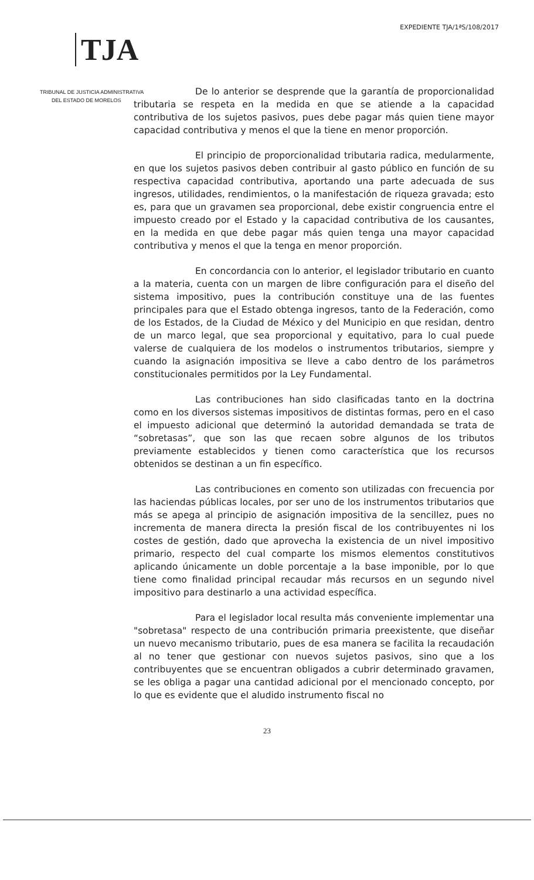EXPEDIENTE TJA/1ªS/108/2017
TJA
TRIBUNAL DE JUSTICIA ADMINISTRATIVA
DEL ESTADO DE MORELOS
De lo anterior se desprende que la garantía de proporcionalidad tributaria se respeta en la medida en que se atiende a la capacidad contributiva de los sujetos pasivos, pues debe pagar más quien tiene mayor capacidad contributiva y menos el que la tiene en menor proporción.
El principio de proporcionalidad tributaria radica, medularmente, en que los sujetos pasivos deben contribuir al gasto público en función de su respectiva capacidad contributiva, aportando una parte adecuada de sus ingresos, utilidades, rendimientos, o la manifestación de riqueza gravada; esto es, para que un gravamen sea proporcional, debe existir congruencia entre el impuesto creado por el Estado y la capacidad contributiva de los causantes, en la medida en que debe pagar más quien tenga una mayor capacidad contributiva y menos el que la tenga en menor proporción.
En concordancia con lo anterior, el legislador tributario en cuanto a la materia, cuenta con un margen de libre configuración para el diseño del sistema impositivo, pues la contribución constituye una de las fuentes principales para que el Estado obtenga ingresos, tanto de la Federación, como de los Estados, de la Ciudad de México y del Municipio en que residan, dentro de un marco legal, que sea proporcional y equitativo, para lo cual puede valerse de cualquiera de los modelos o instrumentos tributarios, siempre y cuando la asignación impositiva se lleve a cabo dentro de los parámetros constitucionales permitidos por la Ley Fundamental.
Las contribuciones han sido clasificadas tanto en la doctrina como en los diversos sistemas impositivos de distintas formas, pero en el caso el impuesto adicional que determinó la autoridad demandada se trata de “sobretasas”, que son las que recaen sobre algunos de los tributos previamente establecidos y tienen como característica que los recursos obtenidos se destinan a un fin específico.
Las contribuciones en comento son utilizadas con frecuencia por las haciendas públicas locales, por ser uno de los instrumentos tributarios que más se apega al principio de asignación impositiva de la sencillez, pues no incrementa de manera directa la presión fiscal de los contribuyentes ni los costes de gestión, dado que aprovecha la existencia de un nivel impositivo primario, respecto del cual comparte los mismos elementos constitutivos aplicando únicamente un doble porcentaje a la base imponible, por lo que tiene como finalidad principal recaudar más recursos en un segundo nivel impositivo para destinarlo a una actividad específica.
Para el legislador local resulta más conveniente implementar una "sobretasa" respecto de una contribución primaria preexistente, que diseñar un nuevo mecanismo tributario, pues de esa manera se facilita la recaudación al no tener que gestionar con nuevos sujetos pasivos, sino que a los contribuyentes que se encuentran obligados a cubrir determinado gravamen, se les obliga a pagar una cantidad adicional por el mencionado concepto, por lo que es evidente que el aludido instrumento fiscal no
23